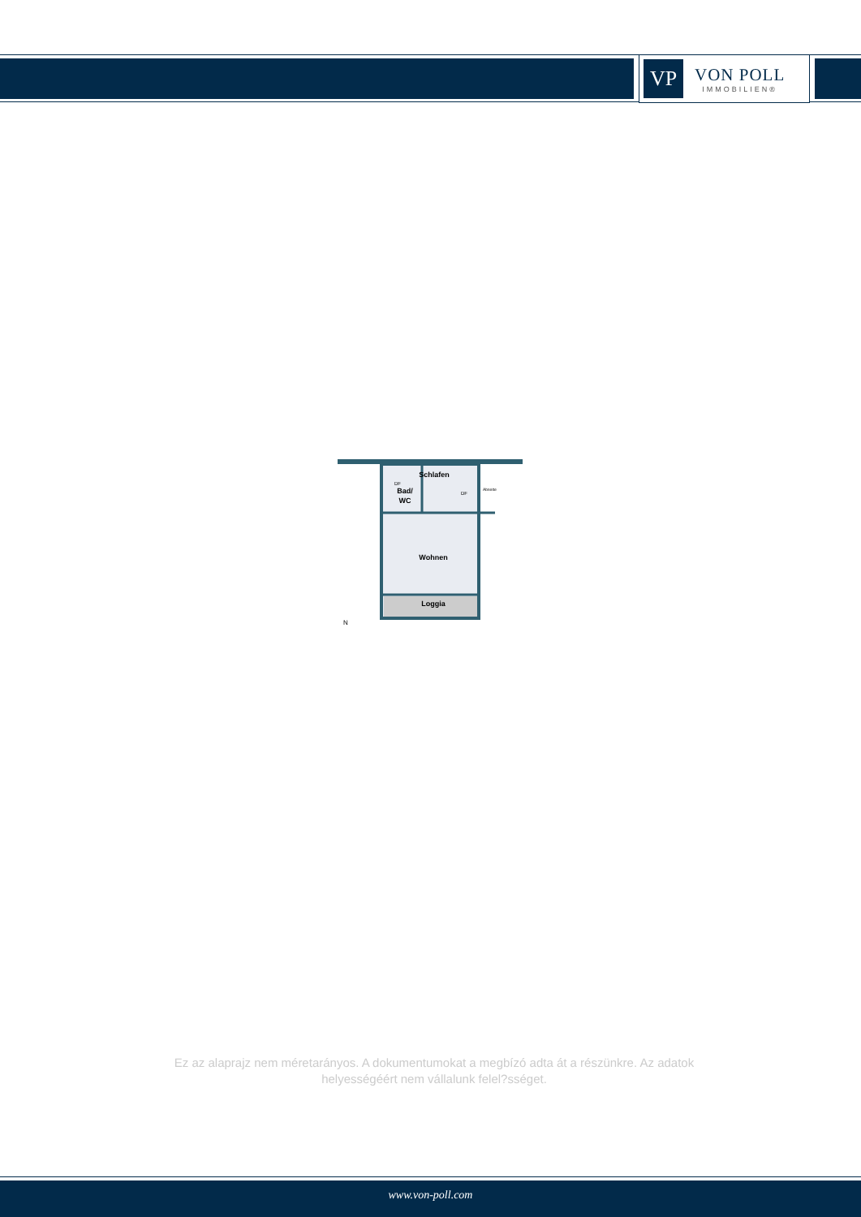VP
VON POLL
IMMOBILIEN®
Schlafen
Bad/
WC
Abseite
DF
DF
Wohnen
Loggia
N
Ez az alaprajz nem méretarányos. A dokumentumokat a megbízó adta át a részünkre. Az adatok helyességéért nem vállalunk felel?sséget.
www.von-poll.com